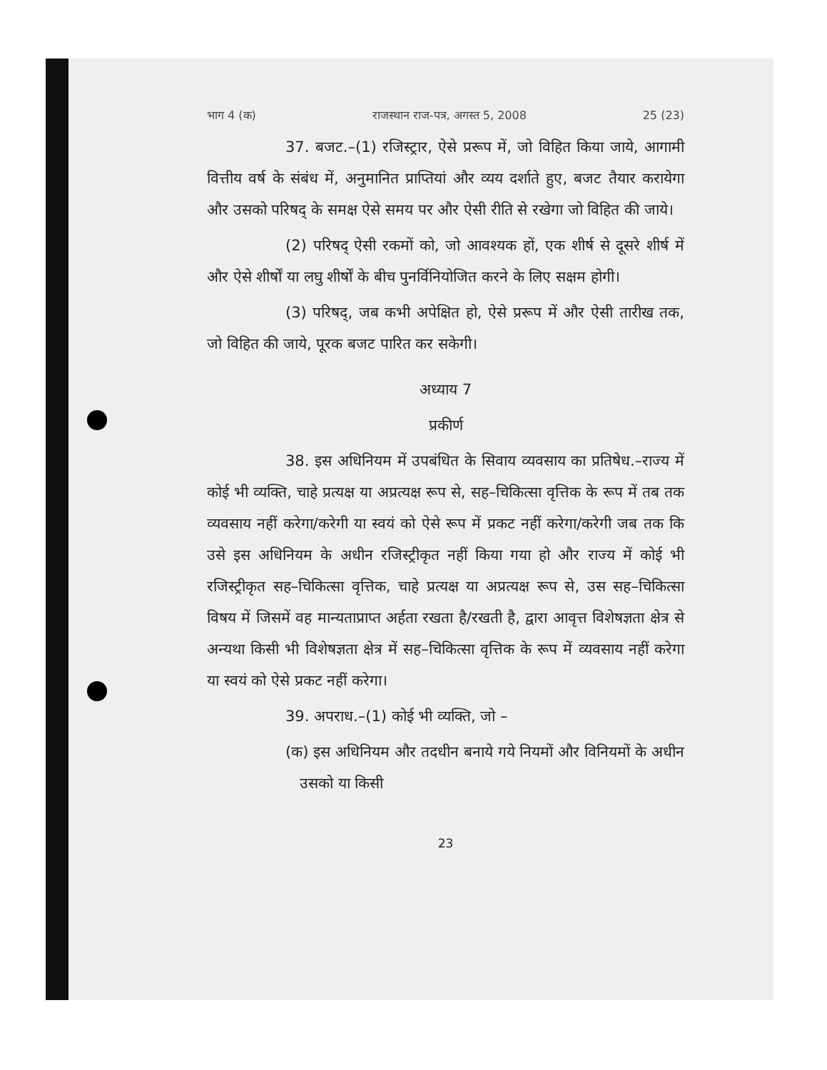भाग 4 (क) राजस्थान राज-पत्र, अगस्त 5, 2008 25 (23)
37. बजट.–(1) रजिस्ट्रार, ऐसे प्ररूप में, जो विहित किया जाये, आगामी वित्तीय वर्ष के संबंध में, अनुमानित प्राप्तियां और व्यय दर्शाते हुए, बजट तैयार करायेगा और उसको परिषद् के समक्ष ऐसे समय पर और ऐसी रीति से रखेगा जो विहित की जाये।
(2) परिषद् ऐसी रकमों को, जो आवश्यक हों, एक शीर्ष से दूसरे शीर्ष में और ऐसे शीर्षों या लघु शीर्षों के बीच पुनर्विनियोजित करने के लिए सक्षम होगी।
(3) परिषद्, जब कभी अपेक्षित हो, ऐसे प्ररूप में और ऐसी तारीख तक, जो विहित की जाये, पूरक बजट पारित कर सकेगी।
अध्याय 7
प्रकीर्ण
38. इस अधिनियम में उपबंधित के सिवाय व्यवसाय का प्रतिषेध.–राज्य में कोई भी व्यक्ति, चाहे प्रत्यक्ष या अप्रत्यक्ष रूप से, सह–चिकित्सा वृत्तिक के रूप में तब तक व्यवसाय नहीं करेगा/करेगी या स्वयं को ऐसे रूप में प्रकट नहीं करेगा/करेगी जब तक कि उसे इस अधिनियम के अधीन रजिस्ट्रीकृत नहीं किया गया हो और राज्य में कोई भी रजिस्ट्रीकृत सह–चिकित्सा वृत्तिक, चाहे प्रत्यक्ष या अप्रत्यक्ष रूप से, उस सह–चिकित्सा विषय में जिसमें वह मान्यताप्राप्त अर्हता रखता है/रखती है, द्वारा आवृत्त विशेषज्ञता क्षेत्र से अन्यथा किसी भी विशेषज्ञता क्षेत्र में सह–चिकित्सा वृत्तिक के रूप में व्यवसाय नहीं करेगा या स्वयं को ऐसे प्रकट नहीं करेगा।
39. अपराध.–(1) कोई भी व्यक्ति, जो –
(क) इस अधिनियम और तदधीन बनाये गये नियमों और विनियमों के अधीन उसको या किसी
23